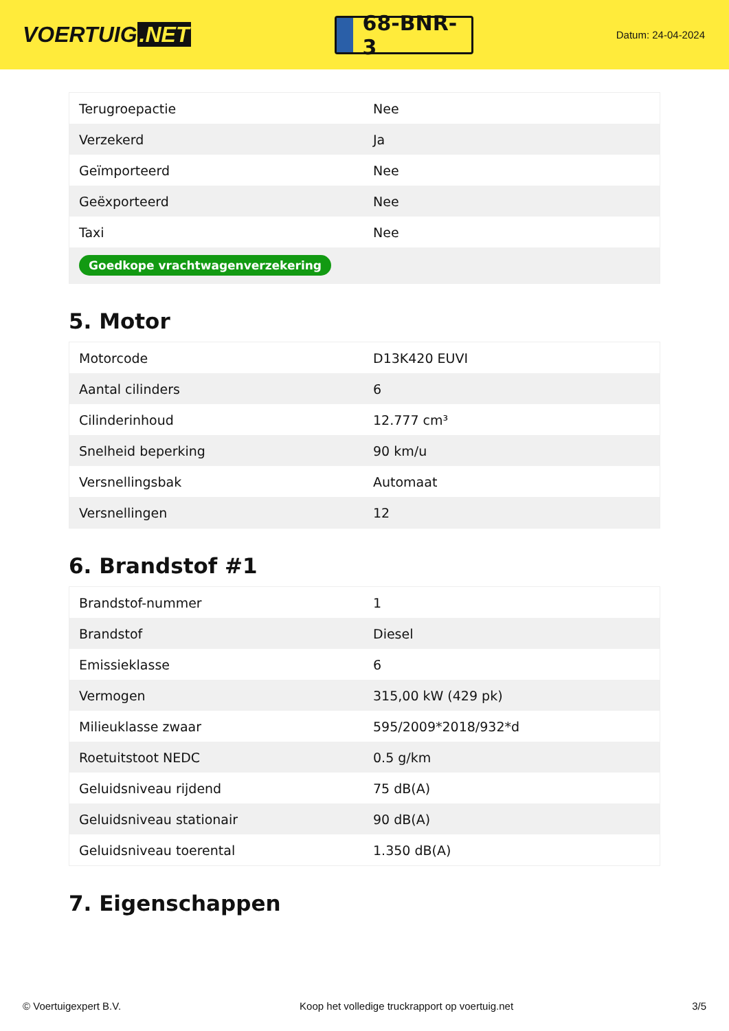VOERTUIG.NET
68-BNR-3
Datum: 24-04-2024
| Terugroepactie | Nee |
| Verzekerd | Ja |
| Geïmporteerd | Nee |
| Geëxporteerd | Nee |
| Taxi | Nee |
| Goedkope vrachtwagenverzekering | |
5. Motor
| Motorcode | D13K420 EUVI |
| Aantal cilinders | 6 |
| Cilinderinhoud | 12.777 cm³ |
| Snelheid beperking | 90 km/u |
| Versnellingsbak | Automaat |
| Versnellingen | 12 |
6. Brandstof #1
| Brandstof-nummer | 1 |
| Brandstof | Diesel |
| Emissieklasse | 6 |
| Vermogen | 315,00 kW (429 pk) |
| Milieuklasse zwaar | 595/2009*2018/932*d |
| Roetuitstoot NEDC | 0.5 g/km |
| Geluidsniveau rijdend | 75 dB(A) |
| Geluidsniveau stationair | 90 dB(A) |
| Geluidsniveau toerental | 1.350 dB(A) |
7. Eigenschappen
© Voertuigexpert B.V. Koop het volledige truckrapport op voertuig.net 3/5